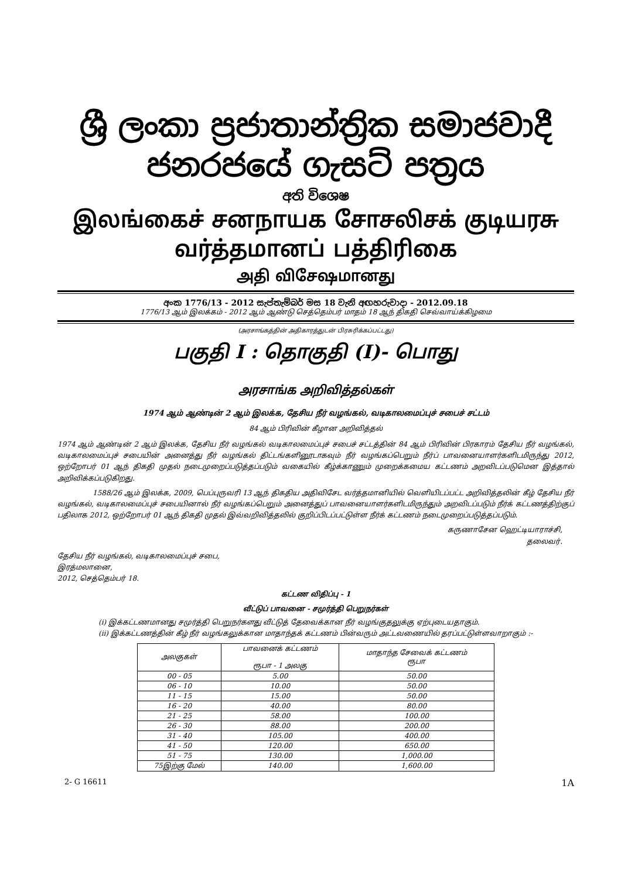ශ්‍රී ලංකා ප්‍රජාතාන්ත්‍රික සමාජවාදී ජනරජයේ ගැසට් පත්‍රය
අති විශෙෂ
இலங்கைச் சனநாயக சோசலிசக் குடியரசு வர்த்தமானப் பத்திரிகை
அதி விசேஷமானது
අංක 1776/13 - 2012 සැප්තැම්බර් මස 18 වැනි අඟහරුවාදා - 2012.09.18
1776/13 ஆம் இலக்கம் - 2012 ஆம் ஆண்டு செத்தெம்பர் மாதம் 18 ஆந் திகதி செவ்வாய்க்கிழமை
(அரசாங்கத்தின் அதிகாரத்துடன் பிரசுரிக்கப்பட்டது)
பகுதி I : தொகுதி (I)- பொது
அரசாங்க அறிவித்தல்கள்
1974 ஆம் ஆண்டின் 2 ஆம் இலக்க, தேசிய நீர் வழங்கல், வடிகாலமைப்புச் சபைச் சட்டம்
84 ஆம் பிரிவின் கீழான அறிவித்தல்
1974 ஆம் ஆண்டின் 2 ஆம் இலக்க, தேசிய நீர் வழங்கல் வடிகாலமைப்புச் சபைச் சட்டத்தின் 84 ஆம் பிரிவின் பிரகாரம் தேசிய நீர் வழங்கல், வடிகாலமைப்புச் சபையின் அனைத்து நீர் வழங்கல் திட்டங்களினூடாகவும் நீர் வழங்கப்பெறும் நீர்ப் பாவனையாளர்களிடமிருந்து 2012, ஒற்றோபர் 01 ஆந் திகதி முதல் நடைமுறைப்படுத்தப்படும் வகையில் கீழ்க்காணும் முறைக்கமைய கட்டணம் அறவிடப்படுமென இத்தால் அறிவிக்கப்படுகிறது.
1588/26 ஆம் இலக்க, 2009, பெப்புருவரி 13 ஆந் திகதிய அதிவிசேட வர்த்தமானியில் வெளியிடப்பட்ட அறிவித்தலின் கீழ் தேசிய நீர் வழங்கல், வடிகாலமைப்புச் சபையினால் நீர் வழங்கப்பெறும் அனைத்துப் பாவனையாளர்களிடமிருந்தும் அறவிடப்படும் நீர்க் கட்டணத்திற்குப் பதிலாக 2012, ஒற்றோபர் 01 ஆந் திகதி முதல் இவ்வறிவித்தலில் குறிப்பிடப்பட்டுள்ள நீர்க் கட்டணம் நடைமுறைப்படுத்தப்படும்.
கருணாசேன ஹெட்டியாராச்சி,
தலைவர்.
தேசிய நீர் வழங்கல், வடிகாலமைப்புச் சபை,
இரத்மலானை,
2012, செத்தெம்பர் 18.
கட்டண விதிப்பு - 1
வீட்டுப் பாவனை - சமுர்த்தி பெறுநர்கள்
(i) இக்கட்டணமானது சமுர்த்தி பெறுநர்களது வீட்டுத் தேவைக்கான நீர் வழங்குதலுக்கு ஏற்புடையதாகும்.
(ii) இக்கட்டணத்தின் கீழ் நீர் வழங்கலுக்கான மாதாந்தக் கட்டணம் பின்வரும் அட்டவணையில் தரப்பட்டுள்ளவாறாகும் :-
| அலகுகள் | பாவனைக் கட்டணம் ரூபா - 1 அலகு | மாதாந்த சேவைக் கட்டணம் ரூபா |
| --- | --- | --- |
| 00 - 05 | 5.00 | 50.00 |
| 06 - 10 | 10.00 | 50.00 |
| 11 - 15 | 15.00 | 50.00 |
| 16 - 20 | 40.00 | 80.00 |
| 21 - 25 | 58.00 | 100.00 |
| 26 - 30 | 88.00 | 200.00 |
| 31 - 40 | 105.00 | 400.00 |
| 41 - 50 | 120.00 | 650.00 |
| 51 - 75 | 130.00 | 1,000.00 |
| 75இற்கு மேல் | 140.00 | 1,600.00 |
2- G 16611 1A